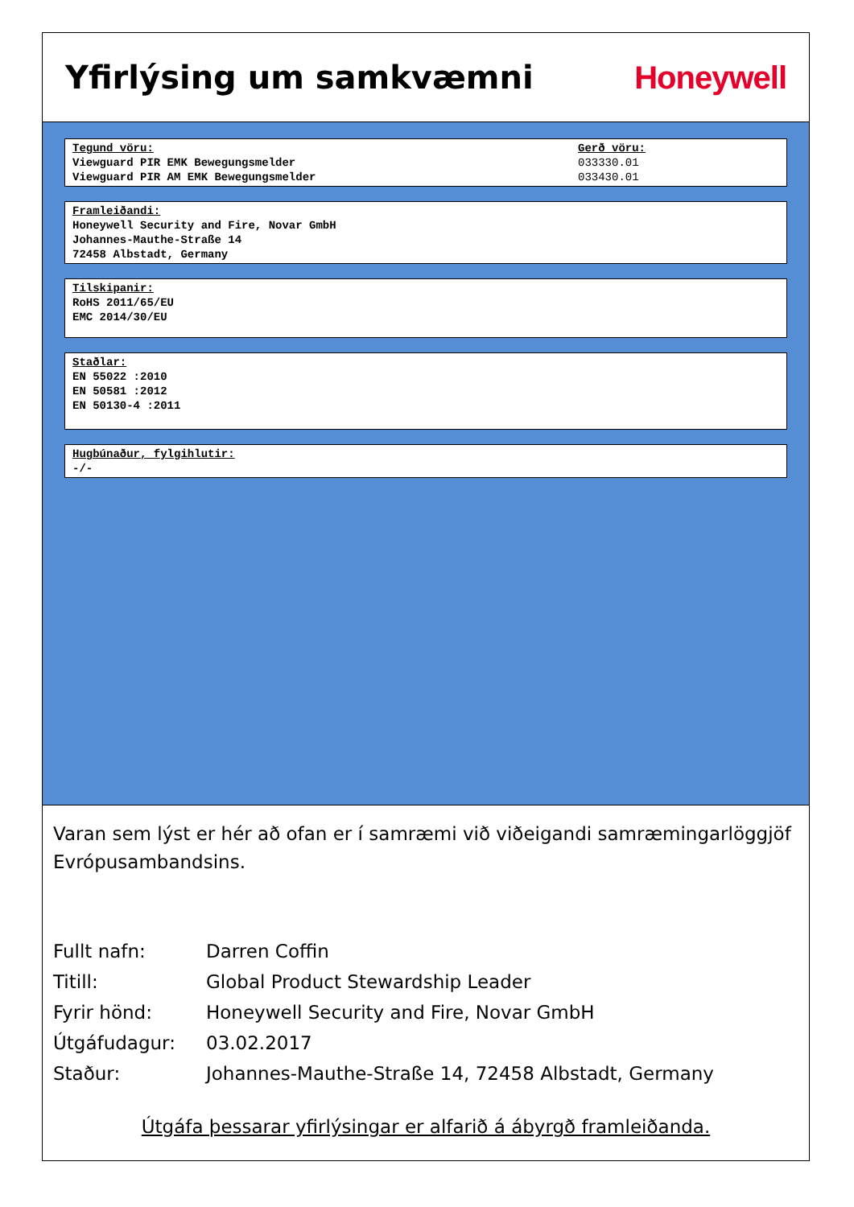Yfirlýsing um samkvæmni Honeywell
Tegund vöru:
Viewguard PIR EMK Bewegungsmelder
Viewguard PIR AM EMK Bewegungsmelder
Gerð vöru:
033330.01
033430.01
Framleiðandi:
Honeywell Security and Fire, Novar GmbH
Johannes-Mauthe-Straße 14
72458 Albstadt, Germany
Tilskipanir:
RoHS 2011/65/EU
EMC 2014/30/EU
Staðlar:
EN 55022 :2010
EN 50581 :2012
EN 50130-4 :2011
Hugbúnaður, fylgihlutir:
-/-
Varan sem lýst er hér að ofan er í samræmi við viðeigandi samræmingarlöggjöf Evrópusambandsins.
Fullt nafn: Darren Coffin
Titill: Global Product Stewardship Leader
Fyrir hönd: Honeywell Security and Fire, Novar GmbH
Útgáfudagur: 03.02.2017
Staður: Johannes-Mauthe-Straße 14, 72458 Albstadt, Germany
Útgáfa þessarar yfirlýsingar er alfarið á ábyrgð framleiðanda.